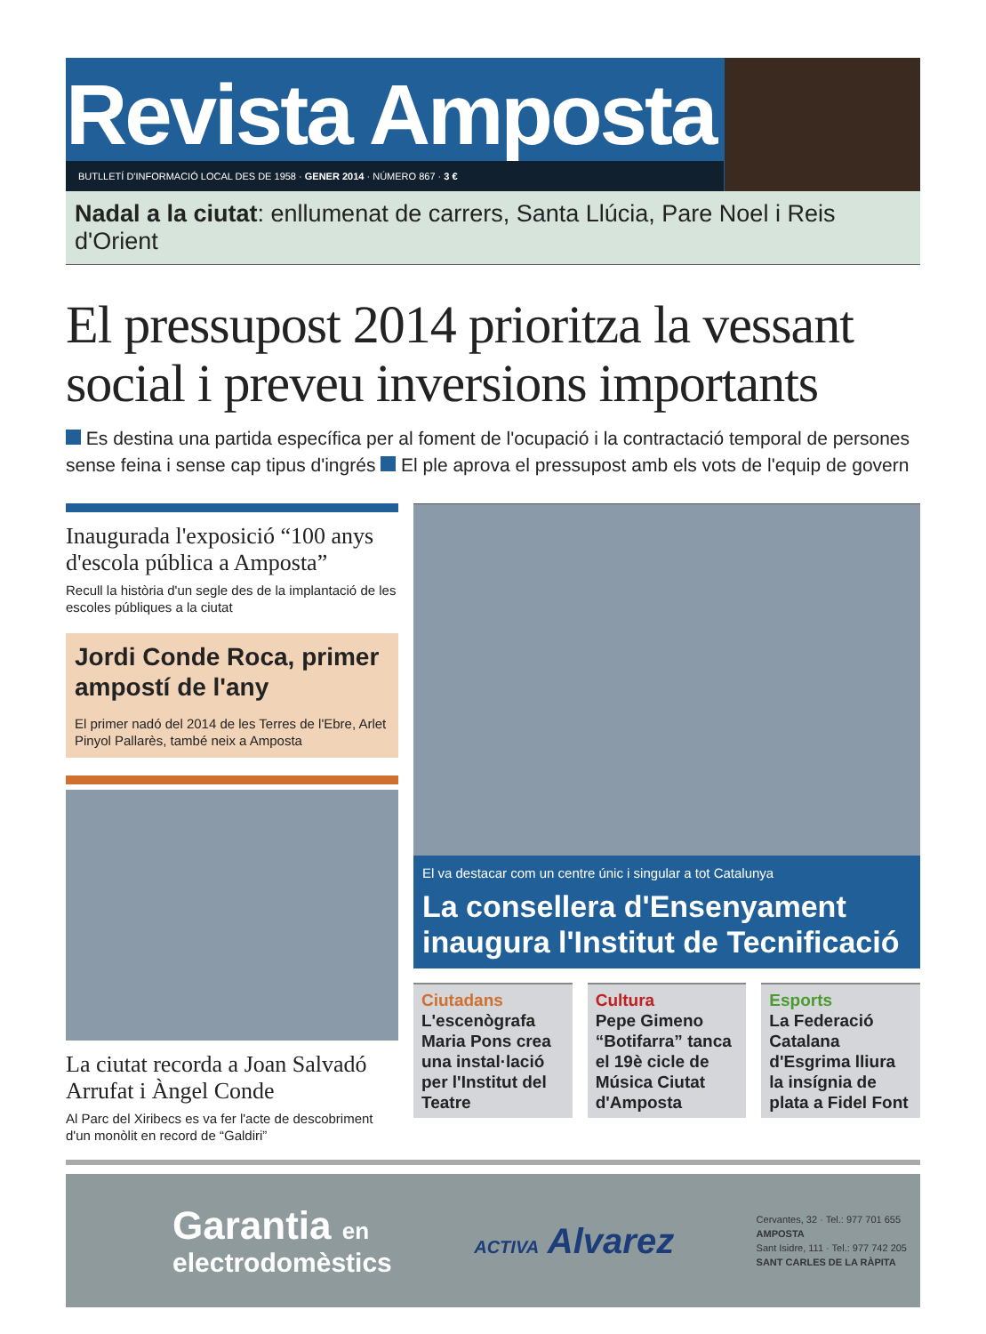Revista Amposta
BUTLLETÍ D'INFORMACIÓ LOCAL DES DE 1958 · GENER 2014 · NÚMERO 867 · 3 €
Nadal a la ciutat: enllumenat de carrers, Santa Llúcia, Pare Noel i Reis d'Orient
El pressupost 2014 prioritza la vessant social i preveu inversions importants
Es destina una partida específica per al foment de l'ocupació i la contractació temporal de persones sense feina i sense cap tipus d'ingrés El ple aprova el pressupost amb els vots de l'equip de govern
Inaugurada l'exposició “100 anys d'escola pública a Amposta”
Recull la història d'un segle des de la implantació de les escoles públiques a la ciutat
Jordi Conde Roca, primer ampostí de l'any
El primer nadó del 2014 de les Terres de l'Ebre, Arlet Pinyol Pallarès, també neix a Amposta
La ciutat recorda a Joan Salvadó Arrufat i Àngel Conde
Al Parc del Xiribecs es va fer l'acte de descobriment d'un monòlit en record de “Galdiri”
El va destacar com un centre únic i singular a tot Catalunya
La consellera d'Ensenyament inaugura l'Institut de Tecnificació
Ciutadans
L'escenògrafa Maria Pons crea una instal·lació per l'Institut del Teatre
Cultura
Pepe Gimeno “Botifarra” tanca el 19è cicle de Música Ciutat d'Amposta
Esports
La Federació Catalana d'Esgrima lliura la insígnia de plata a Fidel Font
Garantia en
electrodomèstics
ACTIVA Alvarez
Cervantes, 32 · Tel.: 977 701 655
AMPOSTA
Sant Isidre, 111 · Tel.: 977 742 205
SANT CARLES DE LA RÀPITA